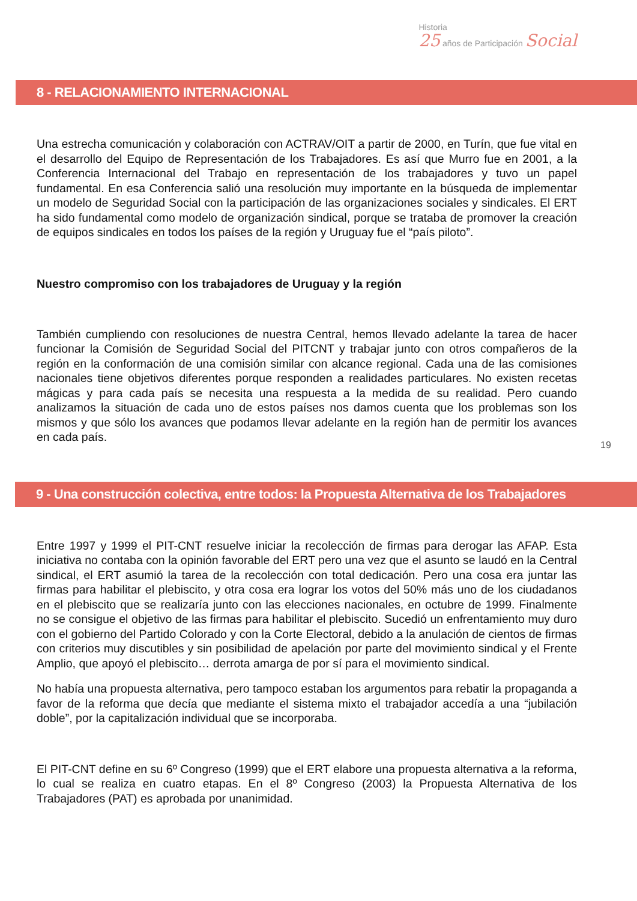Historia
25 años de Participación Social
8 - RELACIONAMIENTO INTERNACIONAL
Una estrecha comunicación y colaboración con ACTRAV/OIT a partir de 2000, en Turín, que fue vital en el desarrollo del Equipo de Representación de los Trabajadores. Es así que Murro fue en 2001, a la Conferencia Internacional del Trabajo en representación de los trabajadores y tuvo un papel fundamental. En esa Conferencia salió una resolución muy importante en la búsqueda de implementar un modelo de Seguridad Social con la participación de las organizaciones sociales y sindicales. El ERT ha sido fundamental como modelo de organización sindical, porque se trataba de promover la creación de equipos sindicales en todos los países de la región y Uruguay fue el “país piloto”.
Nuestro compromiso con los trabajadores de Uruguay y la región
También cumpliendo con resoluciones de nuestra Central, hemos llevado adelante la tarea de hacer funcionar la Comisión de Seguridad Social del PITCNT y trabajar junto con otros compañeros de la región en la conformación de una comisión similar con alcance regional. Cada una de las comisiones nacionales tiene objetivos diferentes porque responden a realidades particulares. No existen recetas mágicas y para cada país se necesita una respuesta a la medida de su realidad. Pero cuando analizamos la situación de cada uno de estos países nos damos cuenta que los problemas son los mismos y que sólo los avances que podamos llevar adelante en la región han de permitir los avances en cada país.
19
9 - Una construcción colectiva, entre todos: la Propuesta Alternativa de los Trabajadores
Entre 1997 y 1999 el PIT-CNT resuelve iniciar la recolección de firmas para derogar las AFAP. Esta iniciativa no contaba con la opinión favorable del ERT pero una vez que el asunto se laudó en la Central sindical, el ERT asumió la tarea de la recolección con total dedicación. Pero una cosa era juntar las firmas para habilitar el plebiscito, y otra cosa era lograr los votos del 50% más uno de los ciudadanos en el plebiscito que se realizaría junto con las elecciones nacionales, en octubre de 1999. Finalmente no se consigue el objetivo de las firmas para habilitar el plebiscito. Sucedió un enfrentamiento muy duro con el gobierno del Partido Colorado y con la Corte Electoral, debido a la anulación de cientos de firmas con criterios muy discutibles y sin posibilidad de apelación por parte del movimiento sindical y el Frente Amplio, que apoyó el plebiscito… derrota amarga de por sí para el movimiento sindical.
No había una propuesta alternativa, pero tampoco estaban los argumentos para rebatir la propaganda a favor de la reforma que decía que mediante el sistema mixto el trabajador accedía a una “jubilación doble”, por la capitalización individual que se incorporaba.
El PIT-CNT define en su 6º Congreso (1999) que el ERT elabore una propuesta alternativa a la reforma, lo cual se realiza en cuatro etapas. En el 8º Congreso (2003) la Propuesta Alternativa de los Trabajadores (PAT) es aprobada por unanimidad.